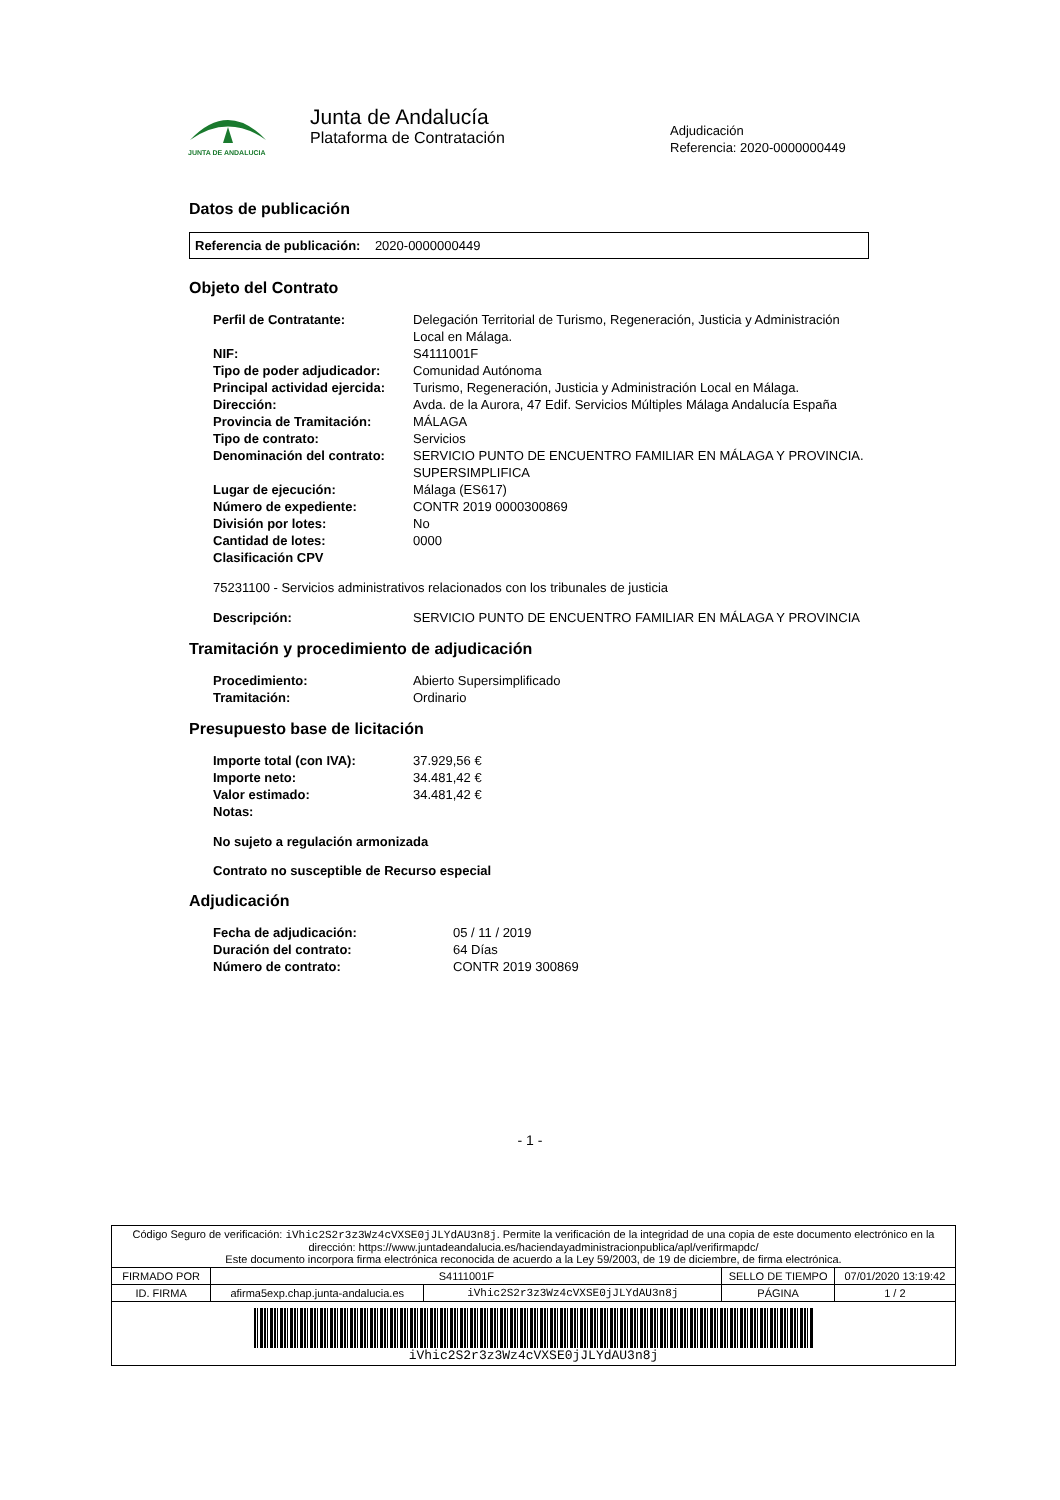JUNTA DE ANDALUCIA
Junta de Andalucía
Plataforma de Contratación
Adjudicación
Referencia: 2020-0000000449
Datos de publicación
Referencia de publicación: 2020-0000000449
Objeto del Contrato
| Perfil de Contratante: | Delegación Territorial de Turismo, Regeneración, Justicia y Administración Local en Málaga. |
| NIF: | S4111001F |
| Tipo de poder adjudicador: | Comunidad Autónoma |
| Principal actividad ejercida: | Turismo, Regeneración, Justicia y Administración Local en Málaga. |
| Dirección: | Avda. de la Aurora, 47 Edif. Servicios Múltiples Málaga Andalucía España |
| Provincia de Tramitación: | MÁLAGA |
| Tipo de contrato: | Servicios |
| Denominación del contrato: | SERVICIO PUNTO DE ENCUENTRO FAMILIAR EN MÁLAGA Y PROVINCIA. SUPERSIMPLIFICA |
| Lugar de ejecución: | Málaga (ES617) |
| Número de expediente: | CONTR 2019 0000300869 |
| División por lotes: | No |
| Cantidad de lotes: | 0000 |
| Clasificación CPV | |
75231100 - Servicios administrativos relacionados con los tribunales de justicia
| Descripción: | SERVICIO PUNTO DE ENCUENTRO FAMILIAR EN MÁLAGA Y PROVINCIA |
Tramitación y procedimiento de adjudicación
| Procedimiento: | Abierto Supersimplificado |
| Tramitación: | Ordinario |
Presupuesto base de licitación
| Importe total (con IVA): | 37.929,56 € |
| Importe neto: | 34.481,42 € |
| Valor estimado: | 34.481,42 € |
| Notas: | |
No sujeto a regulación armonizada
Contrato no susceptible de Recurso especial
Adjudicación
| Fecha de adjudicación: | 05 / 11 / 2019 |
| Duración del contrato: | 64 Días |
| Número de contrato: | CONTR 2019 300869 |
- 1 -
| Código Seguro de verificación: iVhic2S2r3z3Wz4cVXSE0jJLYdAU3n8j . Permite la verificación de la integridad de una copia de este documento electrónico en la dirección: https://www.juntadeandalucia.es/haciendayadministracionpublica/apl/verifirmapdc/ Este documento incorpora firma electrónica reconocida de acuerdo a la Ley 59/2003, de 19 de diciembre, de firma electrónica. | | | | |
| FIRMADO POR | S4111001F | | SELLO DE TIEMPO | 07/01/2020 13:19:42 |
| ID. FIRMA | afirma5exp.chap.junta-andalucia.es | iVhic2S2r3z3Wz4cVXSE0jJLYdAU3n8j | PÁGINA | 1 / 2 |
| iVhic2S2r3z3Wz4cVXSE0jJLYdAU3n8j | | | | |